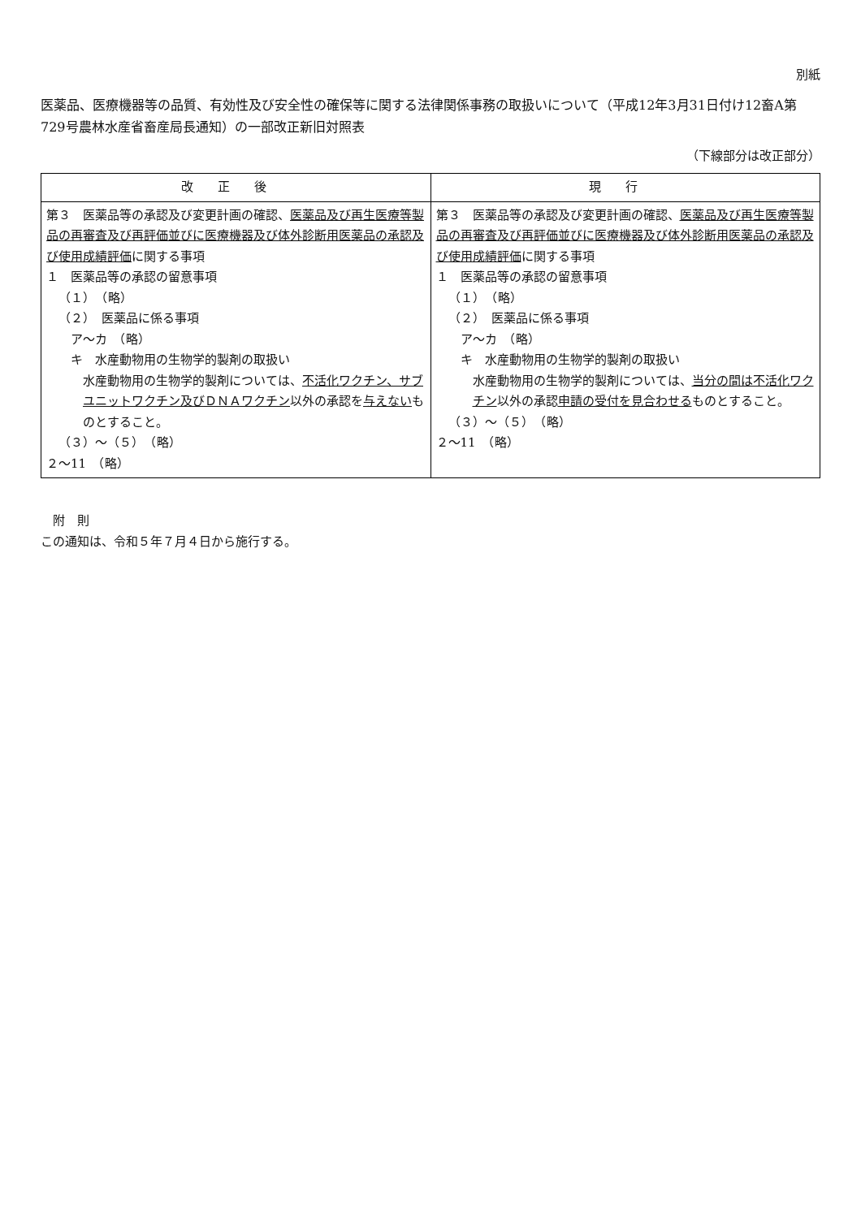別紙
医薬品、医療機器等の品質、有効性及び安全性の確保等に関する法律関係事務の取扱いについて（平成12年3月31日付け12畜A第729号農林水産省畜産局長通知）の一部改正新旧対照表
（下線部分は改正部分）
| 改正後 | 現行 |
| --- | --- |
| 第３ 医薬品等の承認及び変更計画の確認、 医薬品及び再生医療等製品の再審査及び再評価並びに医療機器及び体外診断用医薬品の承認及び使用成績評価 に関する事項 １ 医薬品等の承認の留意事項 （１） （略） （２） 医薬品に係る事項 ア～カ （略） キ 水産動物用の生物学的製剤の取扱い 水産動物用の生物学的製剤については、 不活化ワクチン、サブユニットワクチン及びＤＮＡワクチン 以外の承認を 与えない ものとすること。 （３）～（５） （略） ２～11 （略） | 第３ 医薬品等の承認及び変更計画の確認、 医薬品及び再生医療等製品の再審査及び再評価並びに医療機器及び体外診断用医薬品の承認及び使用成績評価 に関する事項 １ 医薬品等の承認の留意事項 （１） （略） （２） 医薬品に係る事項 ア～カ （略） キ 水産動物用の生物学的製剤の取扱い 水産動物用の生物学的製剤については、 当分の間は不活化ワクチン 以外の承認 申請の受付を見合わせる ものとすること。 （３）～（５） （略） ２～11 （略） |
附　則
この通知は、令和５年７月４日から施行する。